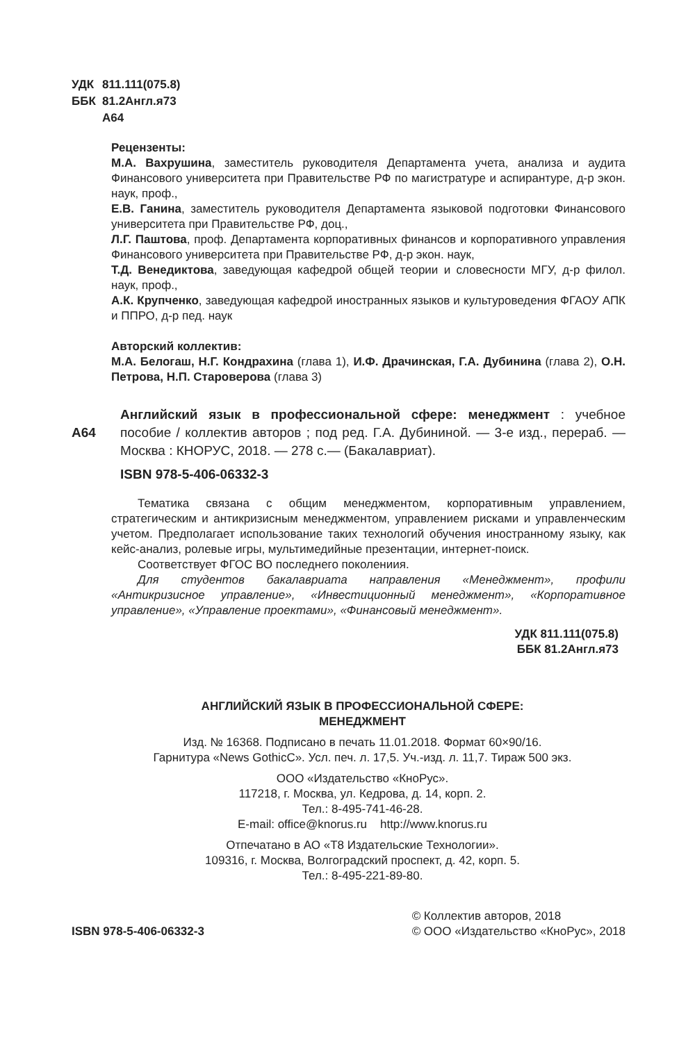УДК 811.111(075.8) ББК 81.2Англ.я73 А64
Рецензенты:
М.А. Вахрушина, заместитель руководителя Департамента учета, анализа и аудита Финансового университета при Правительстве РФ по магистратуре и аспирантуре, д-р экон. наук, проф.,
Е.В. Ганина, заместитель руководителя Департамента языковой подготовки Финансового университета при Правительстве РФ, доц.,
Л.Г. Паштова, проф. Департамента корпоративных финансов и корпоративного управления Финансового университета при Правительстве РФ, д-р экон. наук,
Т.Д. Венедиктова, заведующая кафедрой общей теории и словесности МГУ, д-р филол. наук, проф.,
А.К. Крупченко, заведующая кафедрой иностранных языков и культуроведения ФГАОУ АПК и ППРО, д-р пед. наук
Авторский коллектив:
М.А. Белогаш, Н.Г. Кондрахина (глава 1), И.Ф. Драчинская, Г.А. Дубинина (глава 2), О.Н. Петрова, Н.П. Староверова (глава 3)
А64 Английский язык в профессиональной сфере: менеджмент : учебное пособие / коллектив авторов ; под ред. Г.А. Дубининой. — 3-е изд., перераб. — Москва : КНОРУС, 2018. — 278 с.— (Бакалавриат).
ISBN 978-5-406-06332-3
Тематика связана с общим менеджментом, корпоративным управлением, стратегическим и антикризисным менеджментом, управлением рисками и управленческим учетом. Предполагает использование таких технологий обучения иностранному языку, как кейс-анализ, ролевые игры, мультимедийные презентации, интернет-поиск.
Соответствует ФГОС ВО последнего поколениия.
Для студентов бакалавриата направления «Менеджмент», профили «Антикризисное управление», «Инвестиционный менеджмент», «Корпоративное управление», «Управление проектами», «Финансовый менеджмент».
УДК 811.111(075.8)
ББК 81.2Англ.я73
АНГЛИЙСКИЙ ЯЗЫК В ПРОФЕССИОНАЛЬНОЙ СФЕРЕ:
МЕНЕДЖМЕНТ
Изд. № 16368. Подписано в печать 11.01.2018. Формат 60×90/16.
Гарнитура «News GothicC». Усл. печ. л. 17,5. Уч.-изд. л. 11,7. Тираж 500 экз.
ООО «Издательство «КноРус».
117218, г. Москва, ул. Кедрова, д. 14, корп. 2.
Тел.: 8-495-741-46-28.
E-mail: office@knorus.ru http://www.knorus.ru
Отпечатано в АО «Т8 Издательские Технологии».
109316, г. Москва, Волгоградский проспект, д. 42, корп. 5.
Тел.: 8-495-221-89-80.
ISBN 978-5-406-06332-3
© Коллектив авторов, 2018
© ООО «Издательство «КноРус», 2018